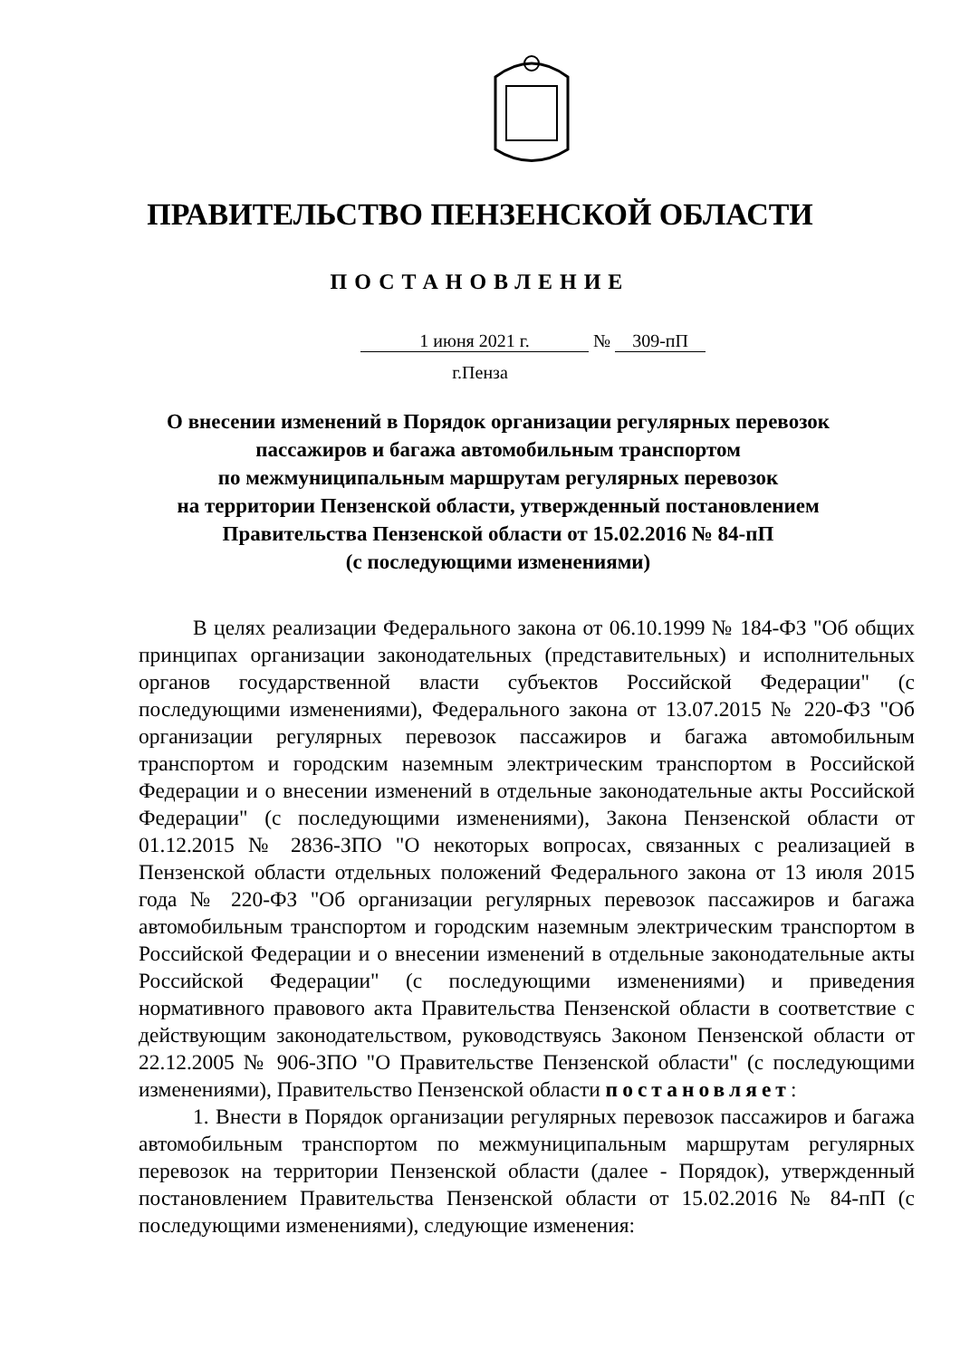ПРАВИТЕЛЬСТВО ПЕНЗЕНСКОЙ ОБЛАСТИ
ПОСТАНОВЛЕНИЕ
1 июня 2021 г. № 309-пП
г.Пенза
О внесении изменений в Порядок организации регулярных перевозок пассажиров и багажа автомобильным транспортом
по межмуниципальным маршрутам регулярных перевозок
на территории Пензенской области, утвержденный постановлением Правительства Пензенской области от 15.02.2016 № 84-пП
(с последующими изменениями)
В целях реализации Федерального закона от 06.10.1999 № 184-ФЗ "Об общих принципах организации законодательных (представительных) и исполнительных органов государственной власти субъектов Российской Федерации" (с последующими изменениями), Федерального закона от 13.07.2015 № 220-ФЗ "Об организации регулярных перевозок пассажиров и багажа автомобильным транспортом и городским наземным электрическим транспортом в Российской Федерации и о внесении изменений в отдельные законодательные акты Российской Федерации" (с последующими изменениями), Закона Пензенской области от 01.12.2015 № 2836-ЗПО "О некоторых вопросах, связанных с реализацией в Пензенской области отдельных положений Федерального закона от 13 июля 2015 года № 220-ФЗ "Об организации регулярных перевозок пассажиров и багажа автомобильным транспортом и городским наземным электрическим транспортом в Российской Федерации и о внесении изменений в отдельные законодательные акты Российской Федерации" (с последующими изменениями) и приведения нормативного правового акта Правительства Пензенской области в соответствие с действующим законодательством, руководствуясь Законом Пензенской области от 22.12.2005 № 906-ЗПО "О Правительстве Пензенской области" (с последующими изменениями), Правительство Пензенской области постановляет:
1. Внести в Порядок организации регулярных перевозок пассажиров и багажа автомобильным транспортом по межмуниципальным маршрутам регулярных перевозок на территории Пензенской области (далее - Порядок), утвержденный постановлением Правительства Пензенской области от 15.02.2016 № 84-пП (с последующими изменениями), следующие изменения: